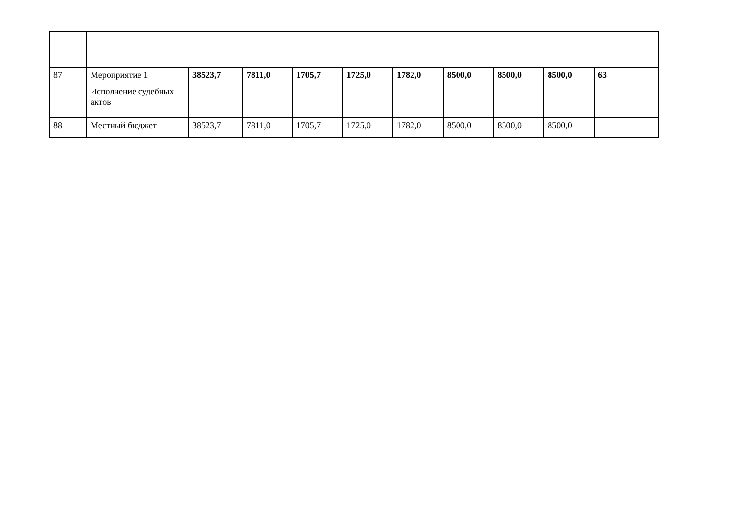| 87 | Мероприятие 1 Исполнение судебных актов | 38523,7 | 7811,0 | 1705,7 | 1725,0 | 1782,0 | 8500,0 | 8500,0 | 8500,0 | 63 |
| 88 | Местный бюджет | 38523,7 | 7811,0 | 1705,7 | 1725,0 | 1782,0 | 8500,0 | 8500,0 | 8500,0 | |